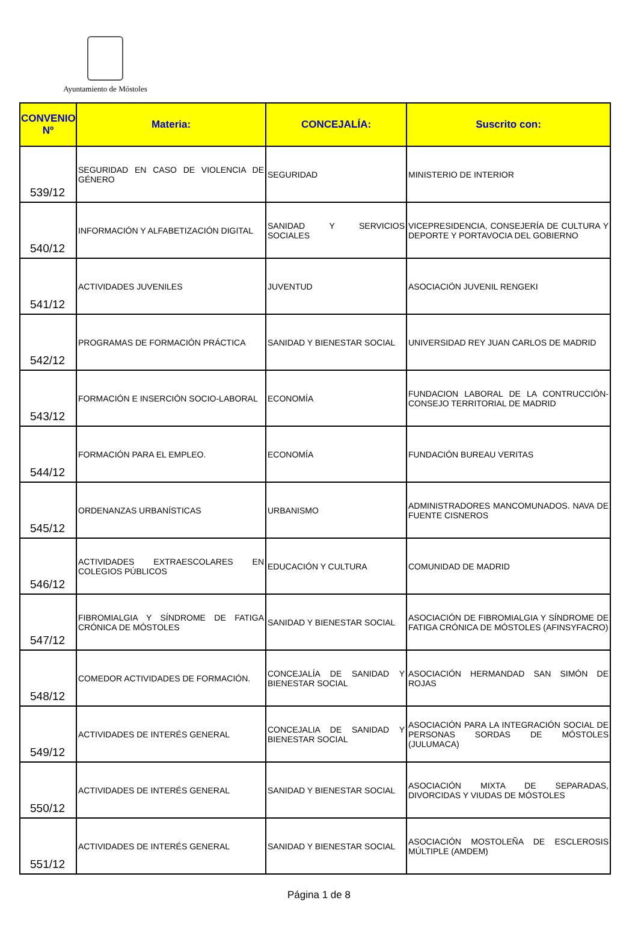Ayuntamiento de Móstoles
| CONVENIO Nº | Materia: | CONCEJALÍA: | Suscrito con: |
| --- | --- | --- | --- |
| 539/12 | SEGURIDAD EN CASO DE VIOLENCIA DE GÉNERO | SEGURIDAD | MINISTERIO DE INTERIOR |
| 540/12 | INFORMACIÓN Y ALFABETIZACIÓN DIGITAL | SANIDAD Y SERVICIOS SOCIALES | VICEPRESIDENCIA, CONSEJERÍA DE CULTURA Y DEPORTE Y PORTAVOCIA DEL GOBIERNO |
| 541/12 | ACTIVIDADES JUVENILES | JUVENTUD | ASOCIACIÓN JUVENIL RENGEKI |
| 542/12 | PROGRAMAS DE FORMACIÓN PRÁCTICA | SANIDAD Y BIENESTAR SOCIAL | UNIVERSIDAD REY JUAN CARLOS DE MADRID |
| 543/12 | FORMACIÓN E INSERCIÓN SOCIO-LABORAL | ECONOMÍA | FUNDACION LABORAL DE LA CONTRUCCIÓN-CONSEJO TERRITORIAL DE MADRID |
| 544/12 | FORMACIÓN PARA EL EMPLEO. | ECONOMÍA | FUNDACIÓN BUREAU VERITAS |
| 545/12 | ORDENANZAS URBANÍSTICAS | URBANISMO | ADMINISTRADORES MANCOMUNADOS. NAVA DE FUENTE CISNEROS |
| 546/12 | ACTIVIDADES EXTRAESCOLARES EN COLEGIOS PÚBLICOS | EDUCACIÓN Y CULTURA | COMUNIDAD DE MADRID |
| 547/12 | FIBROMIALGIA Y SÍNDROME DE FATIGA CRÓNICA DE MÓSTOLES | SANIDAD Y BIENESTAR SOCIAL | ASOCIACIÓN DE FIBROMIALGIA Y SÍNDROME DE FATIGA CRÓNICA DE MÓSTOLES (AFINSYFACRO) |
| 548/12 | COMEDOR ACTIVIDADES DE FORMACIÓN. | CONCEJALÍA DE SANIDAD Y BIENESTAR SOCIAL | ASOCIACIÓN HERMANDAD SAN SIMÓN DE ROJAS |
| 549/12 | ACTIVIDADES DE INTERÉS GENERAL | CONCEJALIA DE SANIDAD Y BIENESTAR SOCIAL | ASOCIACIÓN PARA LA INTEGRACIÓN SOCIAL DE PERSONAS SORDAS DE MÓSTOLES (JULUMACA) |
| 550/12 | ACTIVIDADES DE INTERÉS GENERAL | SANIDAD Y BIENESTAR SOCIAL | ASOCIACIÓN MIXTA DE SEPARADAS, DIVORCIDAS Y VIUDAS DE MÓSTOLES |
| 551/12 | ACTIVIDADES DE INTERÉS GENERAL | SANIDAD Y BIENESTAR SOCIAL | ASOCIACIÓN MOSTOLEÑA DE ESCLEROSIS MÚLTIPLE (AMDEM) |
Página 1 de 8